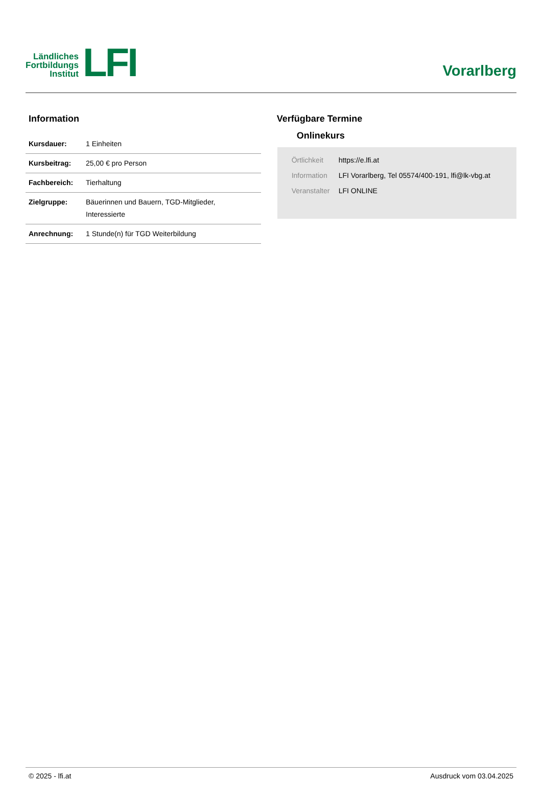Ländliches
Fortbildungs
Institut
LFI
Vorarlberg
Information
| Kursdauer: | 1 Einheiten |
| Kursbeitrag: | 25,00 € pro Person |
| Fachbereich: | Tierhaltung |
| Zielgruppe: | Bäuerinnen und Bauern, TGD-Mitglieder, Interessierte |
| Anrechnung: | 1 Stunde(n) für TGD Weiterbildung |
Verfügbare Termine
Onlinekurs
| Örtlichkeit | https://e.lfi.at |
| Information | LFI Vorarlberg, Tel 05574/400-191, lfi@lk-vbg.at |
| Veranstalter | LFI ONLINE |
© 2025 - lfi.at Ausdruck vom 03.04.2025